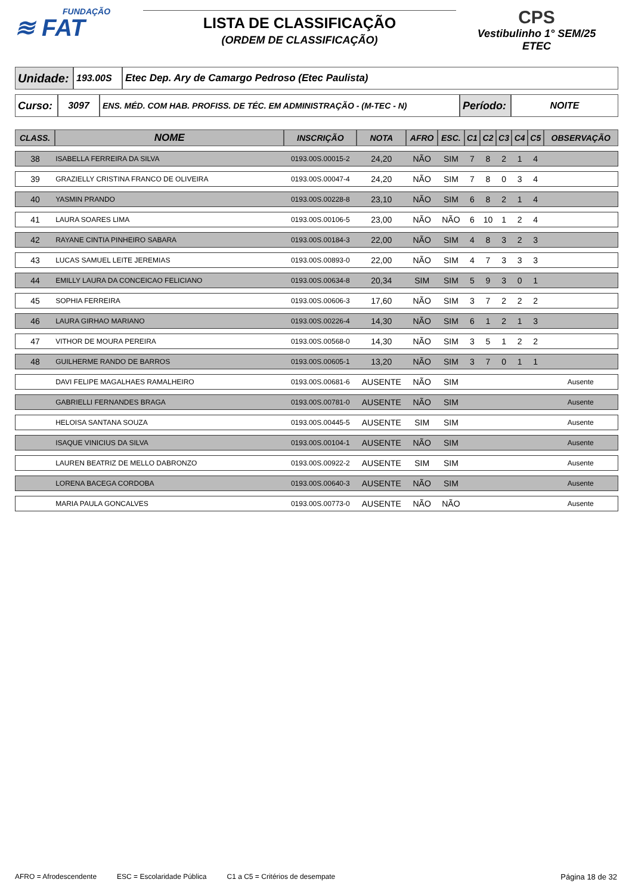FUNDAÇÃO
≋ FAT
LISTA DE CLASSIFICAÇÃO
(ORDEM DE CLASSIFICAÇÃO)
CPS
Vestibulinho 1° SEM/25
ETEC
| Unidade: | 193.00S | Etec Dep. Ary de Camargo Pedroso (Etec Paulista) |
| Curso: | 3097 | ENS. MÉD. COM HAB. PROFISS. DE TÉC. EM ADMINISTRAÇÃO - (M-TEC - N) | Período: | NOITE |
| CLASS. | NOME | INSCRIÇÃO | NOTA | AFRO | ESC. | C1 | C2 | C3 | C4 | C5 | OBSERVAÇÃO |
| --- | --- | --- | --- | --- | --- | --- | --- | --- | --- | --- | --- |
| 38 | ISABELLA FERREIRA DA SILVA | 0193.00S.00015-2 | 24,20 | NÃO | SIM | 7 | 8 | 2 | 1 | 4 | |
| 39 | GRAZIELLY CRISTINA FRANCO DE OLIVEIRA | 0193.00S.00047-4 | 24,20 | NÃO | SIM | 7 | 8 | 0 | 3 | 4 | |
| 40 | YASMIN PRANDO | 0193.00S.00228-8 | 23,10 | NÃO | SIM | 6 | 8 | 2 | 1 | 4 | |
| 41 | LAURA SOARES LIMA | 0193.00S.00106-5 | 23,00 | NÃO | NÃO | 6 | 10 | 1 | 2 | 4 | |
| 42 | RAYANE CINTIA PINHEIRO SABARA | 0193.00S.00184-3 | 22,00 | NÃO | SIM | 4 | 8 | 3 | 2 | 3 | |
| 43 | LUCAS SAMUEL LEITE JEREMIAS | 0193.00S.00893-0 | 22,00 | NÃO | SIM | 4 | 7 | 3 | 3 | 3 | |
| 44 | EMILLY LAURA DA CONCEICAO FELICIANO | 0193.00S.00634-8 | 20,34 | SIM | SIM | 5 | 9 | 3 | 0 | 1 | |
| 45 | SOPHIA FERREIRA | 0193.00S.00606-3 | 17,60 | NÃO | SIM | 3 | 7 | 2 | 2 | 2 | |
| 46 | LAURA GIRHAO MARIANO | 0193.00S.00226-4 | 14,30 | NÃO | SIM | 6 | 1 | 2 | 1 | 3 | |
| 47 | VITHOR DE MOURA PEREIRA | 0193.00S.00568-0 | 14,30 | NÃO | SIM | 3 | 5 | 1 | 2 | 2 | |
| 48 | GUILHERME RANDO DE BARROS | 0193.00S.00605-1 | 13,20 | NÃO | SIM | 3 | 7 | 0 | 1 | 1 | |
| | DAVI FELIPE MAGALHAES RAMALHEIRO | 0193.00S.00681-6 | AUSENTE | NÃO | SIM | | | | | | Ausente |
| | GABRIELLI FERNANDES BRAGA | 0193.00S.00781-0 | AUSENTE | NÃO | SIM | | | | | | Ausente |
| | HELOISA SANTANA SOUZA | 0193.00S.00445-5 | AUSENTE | SIM | SIM | | | | | | Ausente |
| | ISAQUE VINICIUS DA SILVA | 0193.00S.00104-1 | AUSENTE | NÃO | SIM | | | | | | Ausente |
| | LAUREN BEATRIZ DE MELLO DABRONZO | 0193.00S.00922-2 | AUSENTE | SIM | SIM | | | | | | Ausente |
| | LORENA BACEGA CORDOBA | 0193.00S.00640-3 | AUSENTE | NÃO | SIM | | | | | | Ausente |
| | MARIA PAULA GONCALVES | 0193.00S.00773-0 | AUSENTE | NÃO | NÃO | | | | | | Ausente |
AFRO = Afrodescendente ESC = Escolaridade Pública C1 a C5 = Critérios de desempate Página 18 de 32